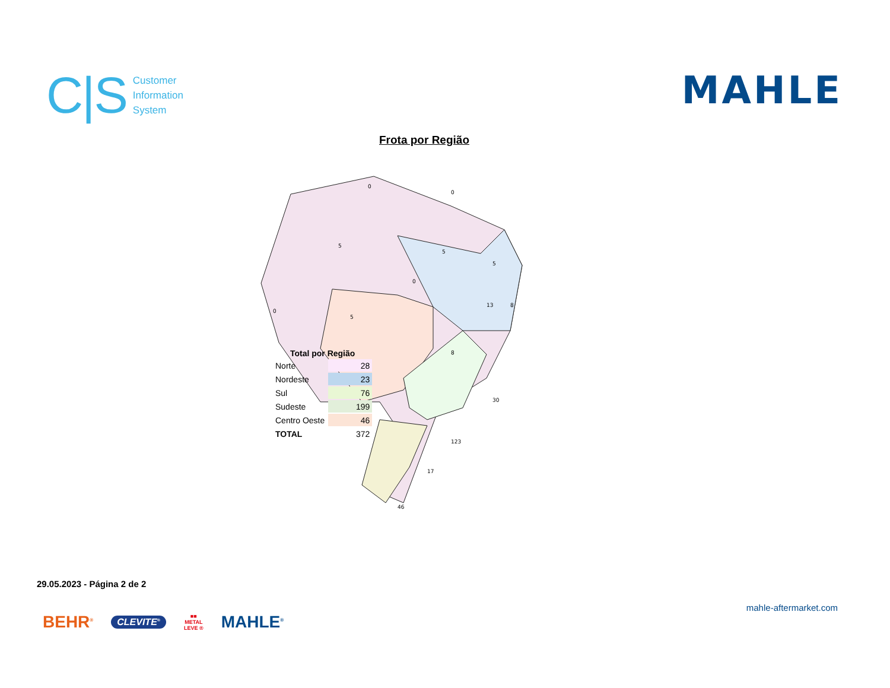C|S Customer
Information
System
MAHLE
Frota por Região
0
0
5
5
0
5
0
5
8
13
8
30
123
17
46
Total por Região
| Norte | 28 |
| Nordeste | 23 |
| Sul | 76 |
| Sudeste | 199 |
| Centro Oeste | 46 |
| TOTAL | 372 |
29.05.2023 - Página 2 de 2
BEHR<sup>®</sup> CLEVITE<sup>®</sup> ■■
METAL
LEVE ® MAHLE<sup>®</sup>
mahle-aftermarket.com